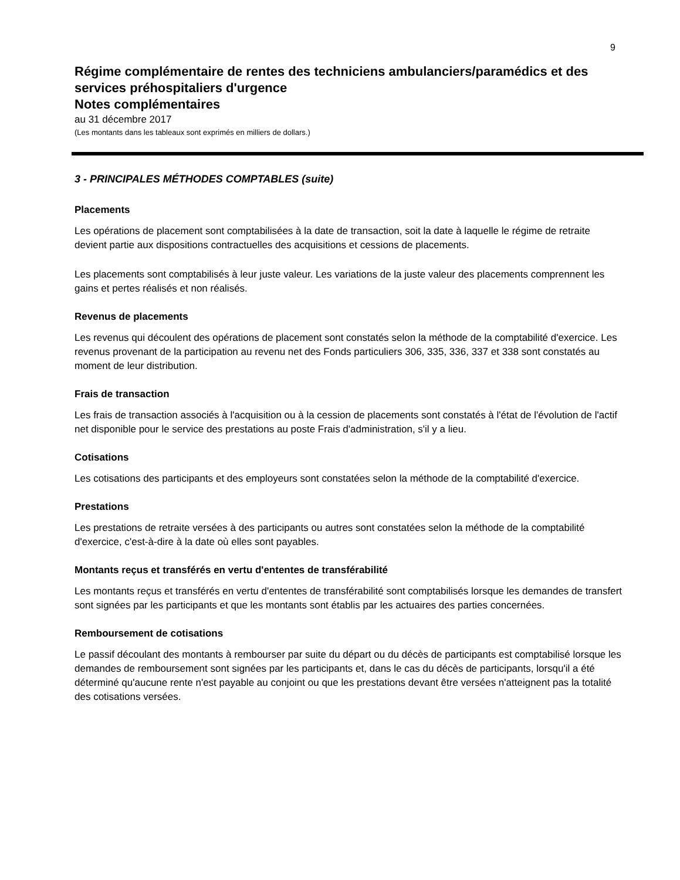9
Régime complémentaire de rentes des techniciens ambulanciers/paramédics et des services préhospitaliers d'urgence
Notes complémentaires
au 31 décembre 2017
(Les montants dans les tableaux sont exprimés en milliers de dollars.)
3 - PRINCIPALES MÉTHODES COMPTABLES (suite)
Placements
Les opérations de placement sont comptabilisées à la date de transaction, soit la date à laquelle le régime de retraite devient partie aux dispositions contractuelles des acquisitions et cessions de placements.
Les placements sont comptabilisés à leur juste valeur. Les variations de la juste valeur des placements comprennent les gains et pertes réalisés et non réalisés.
Revenus de placements
Les revenus qui découlent des opérations de placement sont constatés selon la méthode de la comptabilité d'exercice. Les revenus provenant de la participation au revenu net des Fonds particuliers 306, 335, 336, 337 et 338 sont constatés au moment de leur distribution.
Frais de transaction
Les frais de transaction associés à l'acquisition ou à la cession de placements sont constatés à l'état de l'évolution de l'actif net disponible pour le service des prestations au poste Frais d'administration, s'il y a lieu.
Cotisations
Les cotisations des participants et des employeurs sont constatées selon la méthode de la comptabilité d'exercice.
Prestations
Les prestations de retraite versées à des participants ou autres sont constatées selon la méthode de la comptabilité d'exercice, c'est-à-dire à la date où elles sont payables.
Montants reçus et transférés en vertu d'ententes de transférabilité
Les montants reçus et transférés en vertu d'ententes de transférabilité sont comptabilisés lorsque les demandes de transfert sont signées par les participants et que les montants sont établis par les actuaires des parties concernées.
Remboursement de cotisations
Le passif découlant des montants à rembourser par suite du départ ou du décès de participants est comptabilisé lorsque les demandes de remboursement sont signées par les participants et, dans le cas du décès de participants, lorsqu'il a été déterminé qu'aucune rente n'est payable au conjoint ou que les prestations devant être versées n'atteignent pas la totalité des cotisations versées.